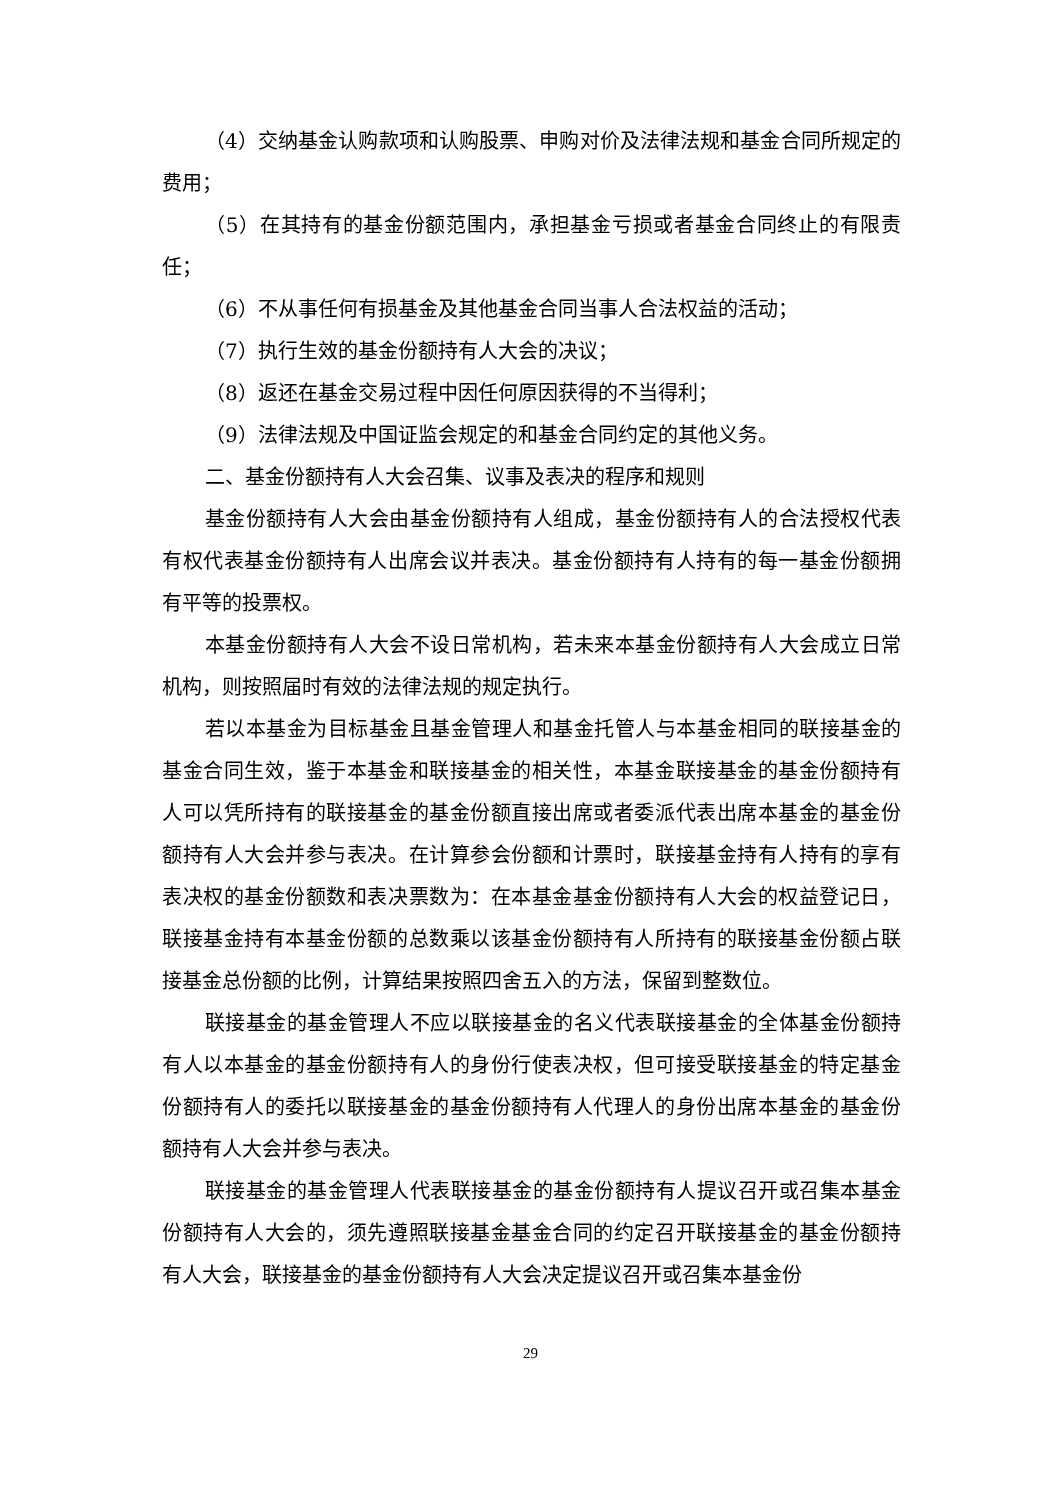（4）交纳基金认购款项和认购股票、申购对价及法律法规和基金合同所规定的费用；
（5）在其持有的基金份额范围内，承担基金亏损或者基金合同终止的有限责任；
（6）不从事任何有损基金及其他基金合同当事人合法权益的活动；
（7）执行生效的基金份额持有人大会的决议；
（8）返还在基金交易过程中因任何原因获得的不当得利；
（9）法律法规及中国证监会规定的和基金合同约定的其他义务。
二、基金份额持有人大会召集、议事及表决的程序和规则
基金份额持有人大会由基金份额持有人组成，基金份额持有人的合法授权代表有权代表基金份额持有人出席会议并表决。基金份额持有人持有的每一基金份额拥有平等的投票权。
本基金份额持有人大会不设日常机构，若未来本基金份额持有人大会成立日常机构，则按照届时有效的法律法规的规定执行。
若以本基金为目标基金且基金管理人和基金托管人与本基金相同的联接基金的基金合同生效，鉴于本基金和联接基金的相关性，本基金联接基金的基金份额持有人可以凭所持有的联接基金的基金份额直接出席或者委派代表出席本基金的基金份额持有人大会并参与表决。在计算参会份额和计票时，联接基金持有人持有的享有表决权的基金份额数和表决票数为：在本基金基金份额持有人大会的权益登记日，联接基金持有本基金份额的总数乘以该基金份额持有人所持有的联接基金份额占联接基金总份额的比例，计算结果按照四舍五入的方法，保留到整数位。
联接基金的基金管理人不应以联接基金的名义代表联接基金的全体基金份额持有人以本基金的基金份额持有人的身份行使表决权，但可接受联接基金的特定基金份额持有人的委托以联接基金的基金份额持有人代理人的身份出席本基金的基金份额持有人大会并参与表决。
联接基金的基金管理人代表联接基金的基金份额持有人提议召开或召集本基金份额持有人大会的，须先遵照联接基金基金合同的约定召开联接基金的基金份额持有人大会，联接基金的基金份额持有人大会决定提议召开或召集本基金份
29